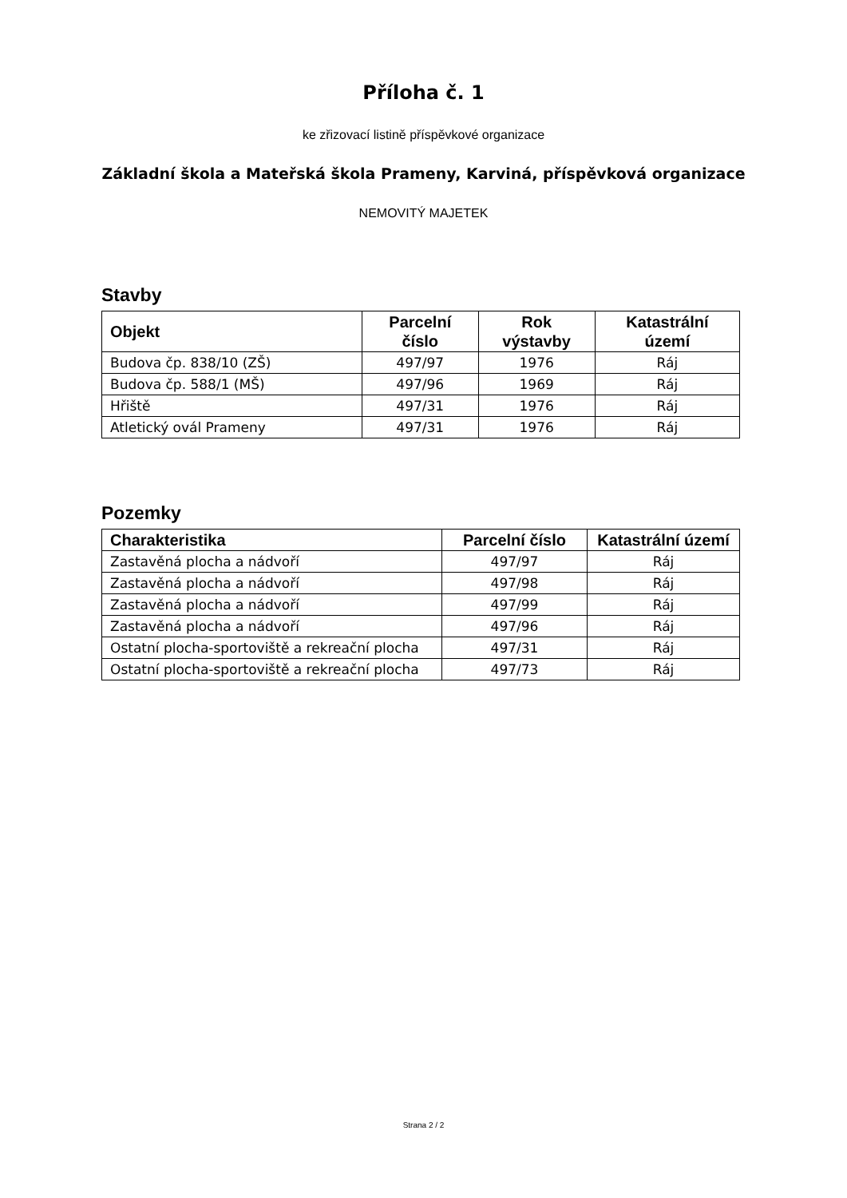Příloha č. 1
ke zřizovací listině příspěvkové organizace
Základní škola a Mateřská škola Prameny, Karviná, příspěvková organizace
NEMOVITÝ MAJETEK
Stavby
| Objekt | Parcelní číslo | Rok výstavby | Katastrální území |
| --- | --- | --- | --- |
| Budova čp. 838/10 (ZŠ) | 497/97 | 1976 | Ráj |
| Budova čp. 588/1 (MŠ) | 497/96 | 1969 | Ráj |
| Hřiště | 497/31 | 1976 | Ráj |
| Atletický ovál Prameny | 497/31 | 1976 | Ráj |
Pozemky
| Charakteristika | Parcelní číslo | Katastrální území |
| --- | --- | --- |
| Zastavěná plocha a nádvoří | 497/97 | Ráj |
| Zastavěná plocha a nádvoří | 497/98 | Ráj |
| Zastavěná plocha a nádvoří | 497/99 | Ráj |
| Zastavěná plocha a nádvoří | 497/96 | Ráj |
| Ostatní plocha-sportoviště a rekreační plocha | 497/31 | Ráj |
| Ostatní plocha-sportoviště a rekreační plocha | 497/73 | Ráj |
Strana 2 / 2